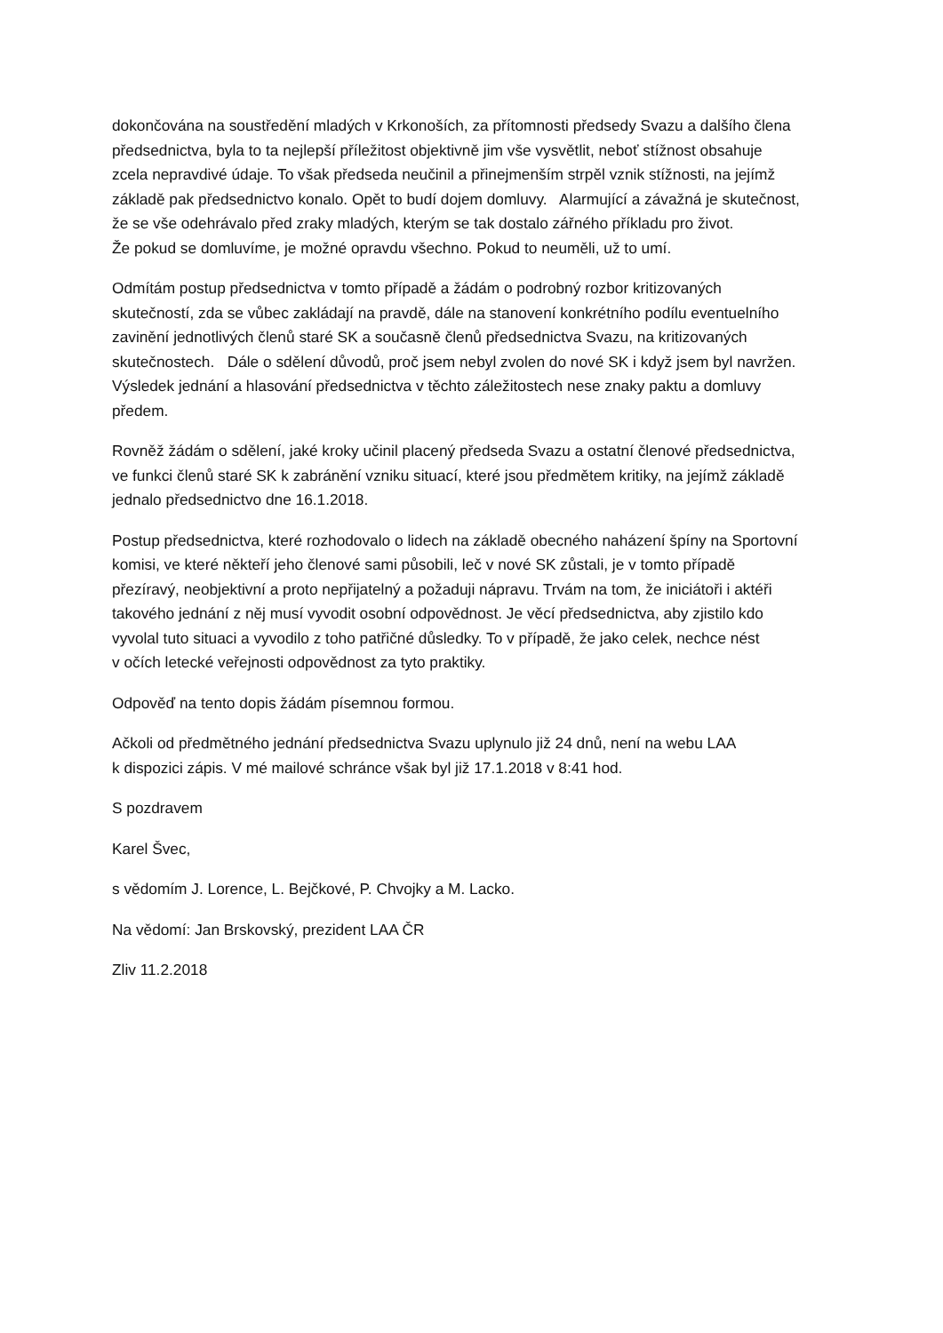dokončována na soustředění mladých v Krkonoších, za přítomnosti předsedy Svazu a dalšího člena
předsednictva, byla to ta nejlepší příležitost objektivně jim vše vysvětlit, neboť stížnost obsahuje
zcela nepravdivé údaje. To však předseda neučinil a přinejmenším strpěl vznik stížnosti, na jejímž
základě pak předsednictvo konalo. Opět to budí dojem domluvy. Alarmující a závažná je skutečnost,
že se vše odehrávalo před zraky mladých, kterým se tak dostalo zářného příkladu pro život.
Že pokud se domluvíme, je možné opravdu všechno. Pokud to neuměli, už to umí.
Odmítám postup předsednictva v tomto případě a žádám o podrobný rozbor kritizovaných
skutečností, zda se vůbec zakládají na pravdě, dále na stanovení konkrétního podílu eventuelního
zavinění jednotlivých členů staré SK a současně členů předsednictva Svazu, na kritizovaných
skutečnostech. Dále o sdělení důvodů, proč jsem nebyl zvolen do nové SK i když jsem byl navržen.
Výsledek jednání a hlasování předsednictva v těchto záležitostech nese znaky paktu a domluvy
předem.
Rovněž žádám o sdělení, jaké kroky učinil placený předseda Svazu a ostatní členové předsednictva,
ve funkci členů staré SK k zabránění vzniku situací, které jsou předmětem kritiky, na jejímž základě
jednalo předsednictvo dne 16.1.2018.
Postup předsednictva, které rozhodovalo o lidech na základě obecného naházení špíny na Sportovní
komisi, ve které někteří jeho členové sami působili, leč v nové SK zůstali, je v tomto případě
přezíravý, neobjektivní a proto nepřijatelný a požaduji nápravu. Trvám na tom, že iniciátoři i aktéři
takového jednání z něj musí vyvodit osobní odpovědnost. Je věcí předsednictva, aby zjistilo kdo
vyvolal tuto situaci a vyvodilo z toho patřičné důsledky. To v případě, že jako celek, nechce nést
v očích letecké veřejnosti odpovědnost za tyto praktiky.
Odpověď na tento dopis žádám písemnou formou.
Ačkoli od předmětného jednání předsednictva Svazu uplynulo již 24 dnů, není na webu LAA
k dispozici zápis. V mé mailové schránce však byl již 17.1.2018 v 8:41 hod.
S pozdravem
Karel Švec,
s vědomím J. Lorence, L. Bejčkové, P. Chvojky a M. Lacko.
Na vědomí: Jan Brskovský, prezident LAA ČR
Zliv 11.2.2018